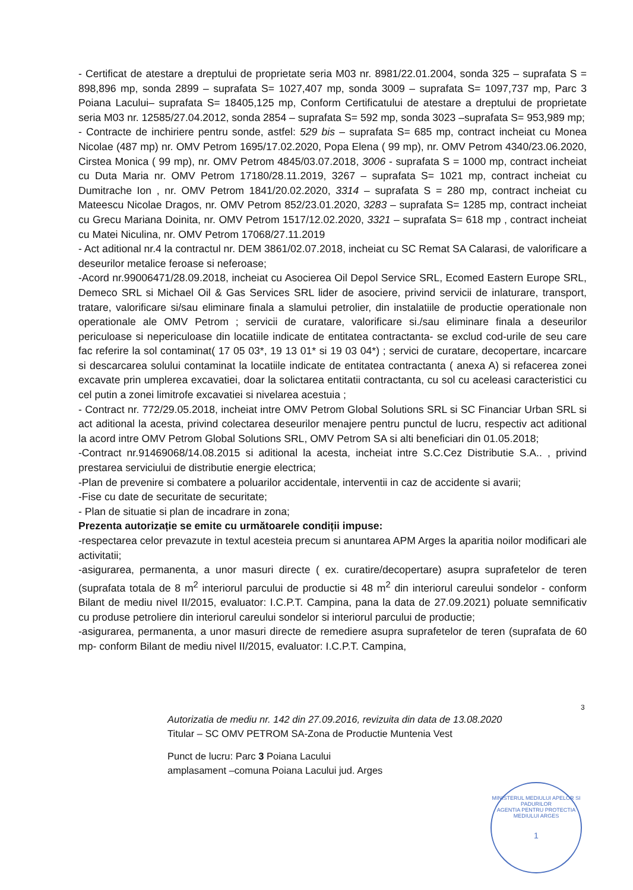- Certificat de atestare a dreptului de proprietate seria M03 nr. 8981/22.01.2004, sonda 325 – suprafata S = 898,896 mp, sonda 2899 – suprafata S= 1027,407 mp, sonda 3009 – suprafata S= 1097,737 mp, Parc 3 Poiana Lacului– suprafata S= 18405,125 mp, Conform Certificatului de atestare a dreptului de proprietate seria M03 nr. 12585/27.04.2012, sonda 2854 – suprafata S= 592 mp, sonda 3023 –suprafata S= 953,989 mp;
- Contracte de inchiriere pentru sonde, astfel: 529 bis – suprafata S= 685 mp, contract incheiat cu Monea Nicolae (487 mp) nr. OMV Petrom 1695/17.02.2020, Popa Elena ( 99 mp), nr. OMV Petrom 4340/23.06.2020, Cirstea Monica ( 99 mp), nr. OMV Petrom 4845/03.07.2018, 3006 - suprafata S = 1000 mp, contract incheiat cu Duta Maria nr. OMV Petrom 17180/28.11.2019, 3267 – suprafata S= 1021 mp, contract incheiat cu Dumitrache Ion , nr. OMV Petrom 1841/20.02.2020, 3314 – suprafata S = 280 mp, contract incheiat cu Mateescu Nicolae Dragos, nr. OMV Petrom 852/23.01.2020, 3283 – suprafata S= 1285 mp, contract incheiat cu Grecu Mariana Doinita, nr. OMV Petrom 1517/12.02.2020, 3321 – suprafata S= 618 mp , contract incheiat cu Matei Niculina, nr. OMV Petrom 17068/27.11.2019
- Act aditional nr.4 la contractul nr. DEM 3861/02.07.2018, incheiat cu SC Remat SA Calarasi, de valorificare a deseurilor metalice feroase si neferoase;
-Acord nr.99006471/28.09.2018, incheiat cu Asocierea Oil Depol Service SRL, Ecomed Eastern Europe SRL, Demeco SRL si Michael Oil & Gas Services SRL lider de asociere, privind servicii de inlaturare, transport, tratare, valorificare si/sau eliminare finala a slamului petrolier, din instalatiile de productie operationale non operationale ale OMV Petrom ; servicii de curatare, valorificare si./sau eliminare finala a deseurilor periculoase si nepericuloase din locatiile indicate de entitatea contractanta- se exclud cod-urile de seu care fac referire la sol contaminat( 17 05 03*, 19 13 01* si 19 03 04*) ; servici de curatare, decopertare, incarcare si descarcarea solului contaminat la locatiile indicate de entitatea contractanta ( anexa A) si refacerea zonei excavate prin umplerea excavatiei, doar la solictarea entitatii contractanta, cu sol cu aceleasi caracteristici cu cel putin a zonei limitrofe excavatiei si nivelarea acestuia ;
- Contract nr. 772/29.05.2018, incheiat intre OMV Petrom Global Solutions SRL si SC Financiar Urban SRL si act aditional la acesta, privind colectarea deseurilor menajere pentru punctul de lucru, respectiv act aditional la acord intre OMV Petrom Global Solutions SRL, OMV Petrom SA si alti beneficiari din 01.05.2018;
-Contract nr.91469068/14.08.2015 si aditional la acesta, incheiat intre S.C.Cez Distributie S.A.. , privind prestarea serviciului de distributie energie electrica;
-Plan de prevenire si combatere a poluarilor accidentale, interventii in caz de accidente si avarii;
-Fise cu date de securitate de securitate;
- Plan de situatie si plan de incadrare in zona;
Prezenta autorizație se emite cu următoarele condiții impuse:
-respectarea celor prevazute in textul acesteia precum si anuntarea APM Arges la aparitia noilor modificari ale activitatii;
-asigurarea, permanenta, a unor masuri directe ( ex. curatire/decopertare) asupra suprafetelor de teren (suprafata totala de 8 m<sup>2</sup> interiorul parcului de productie si 48 m<sup>2</sup> din interiorul careului sondelor - conform Bilant de mediu nivel II/2015, evaluator: I.C.P.T. Campina, pana la data de 27.09.2021) poluate semnificativ cu produse petroliere din interiorul careului sondelor si interiorul parcului de productie;
-asigurarea, permanenta, a unor masuri directe de remediere asupra suprafetelor de teren (suprafata de 60 mp- conform Bilant de mediu nivel II/2015, evaluator: I.C.P.T. Campina,
3
Autorizatia de mediu nr. 142 din 27.09.2016, revizuita din data de 13.08.2020
Titular – SC OMV PETROM SA-Zona de Productie Muntenia Vest
Punct de lucru: Parc 3 Poiana Lacului
amplasament –comuna Poiana Lacului jud. Arges
MINISTERUL MEDIULUI APELOR SI PADURILOR
AGENTIA PENTRU PROTECTIA MEDIULUI ARGES
1